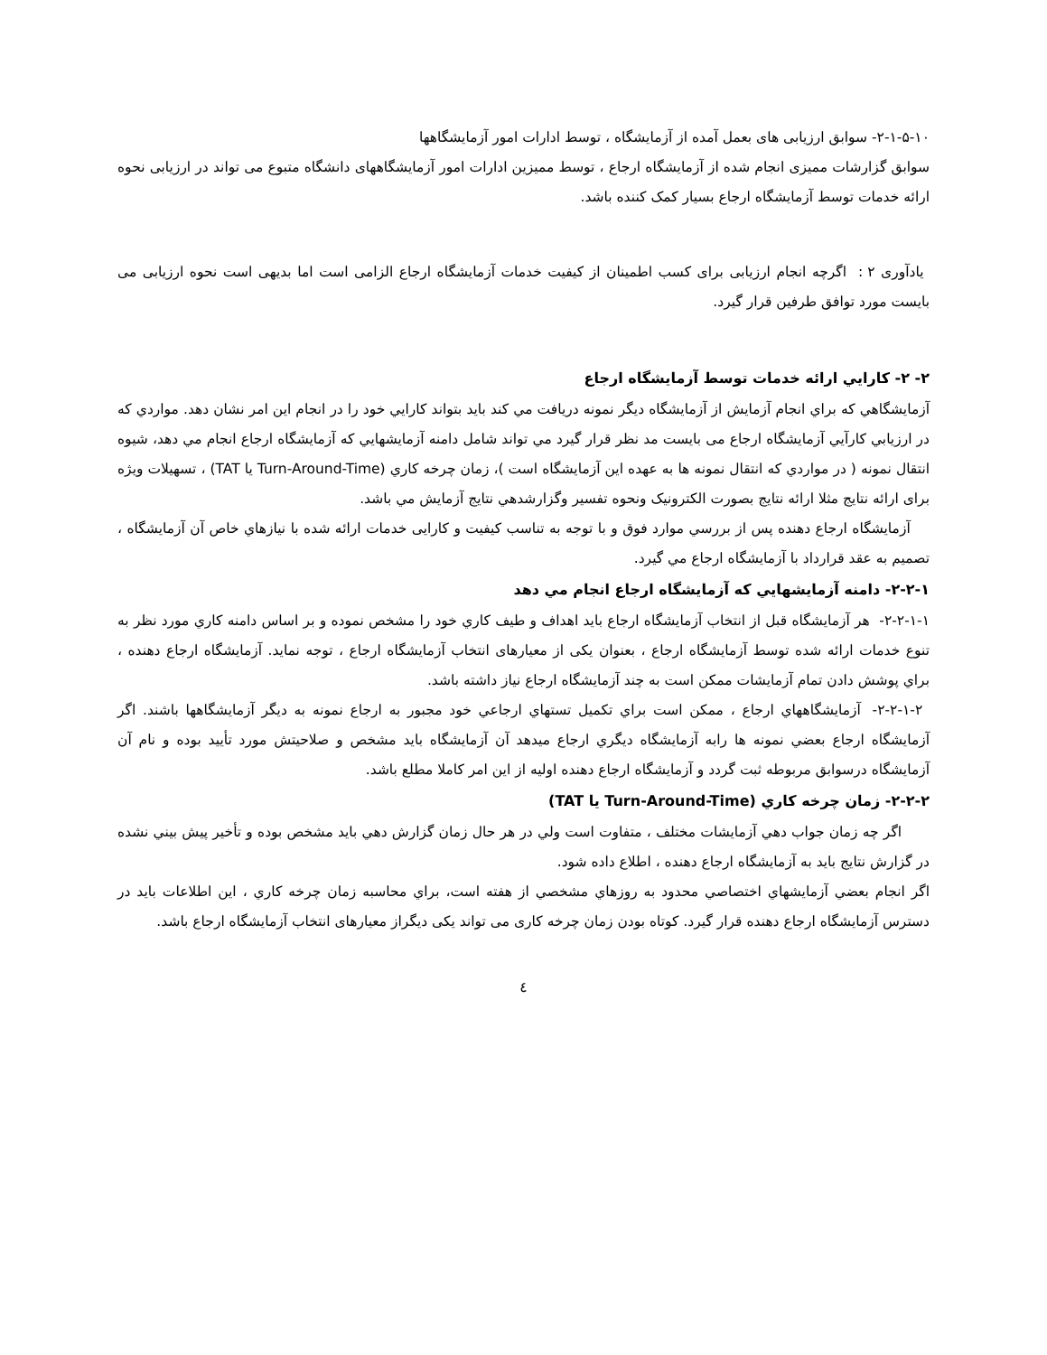۲-۱-۵-۱۰- سوابق ارزیابی های بعمل آمده از آزمایشگاه ، توسط ادارات امور آزمایشگاهها
سوابق گزارشات ممیزی انجام شده از آزمایشگاه ارجاع ، توسط ممیزین ادارات امور آزمایشگاههای دانشگاه متبوع می تواند در ارزیابی نحوه ارائه خدمات توسط آزمایشگاه ارجاع بسیار کمک کننده باشد.
یادآوری ۲ : اگرچه انجام ارزیابی برای کسب اطمینان از کیفیت خدمات آزمایشگاه ارجاع الزامی است اما بدیهی است نحوه ارزیابی می بایست مورد توافق طرفین قرار گیرد.
۲- ۲- کارايي ارائه خدمات توسط آزمایشگاه ارجاع
آزمايشگاهي كه براي انجام آزمايش از آزمايشگاه ديگر نمونه دريافت مي كند بايد بتواند كارايي خود را در انجام اين امر نشان دهد. مواردي كه در ارزيابي كارآيي آزمايشگاه ارجاع می بایست مد نظر قرار گيرد مي تواند شامل دامنه آزمايشهايي كه آزمايشگاه ارجاع انجام مي دهد، شيوه انتقال نمونه ( در مواردي كه انتقال نمونه ها به عهده اين آزمايشگاه است )، زمان چرخه كاري (Turn-Around-Time يا TAT) ، تسهيلات ويژه برای ارائه نتایج مثلا ارائه نتايج بصورت الكترونيک ونحوه تفسير وگزارشدهي نتايج آزمايش مي باشد.
آزمايشگاه ارجاع دهنده پس از بررسي موارد فوق و با توجه به تناسب کیفیت و کارایی خدمات ارائه شده با نيازهاي خاص آن آزمايشگاه ، تصميم به عقد قرارداد با آزمايشگاه ارجاع مي گيرد.
۲-۲-۱- دامنه آزمايشهايي كه آزمايشگاه ارجاع انجام مي دهد
۲-۲-۱-۱- هر آزمايشگاه قبل از انتخاب آزمايشگاه ارجاع بايد اهداف و طيف كاري خود را مشخص نموده و بر اساس دامنه كاري مورد نظر به تنوع خدمات ارائه شده توسط آزمايشگاه ارجاع ، بعنوان یکی از معیارهای انتخاب آزمايشگاه ارجاع ، توجه نمايد. آزمايشگاه ارجاع دهنده ، براي پوشش دادن تمام آزمايشات ممكن است به چند آزمايشگاه ارجاع نياز داشته باشد.
۲-۲-۱-۲- آزمايشگاههاي ارجاع ، ممكن است براي تكميل تستهاي ارجاعي خود مجبور به ارجاع نمونه به ديگر آزمايشگاهها باشند. اگر آزمايشگاه ارجاع بعضي نمونه ها رابه آزمايشگاه ديگري ارجاع ميدهد آن آزمايشگاه بايد مشخص و صلاحيتش مورد تأييد بوده و نام آن آزمايشگاه درسوابق مربوطه ثبت گردد و آزمايشگاه ارجاع دهنده اوليه از اين امر كاملا مطلع باشد.
۲-۲-۲- زمان چرخه كاري (Turn-Around-Time يا TAT)
اگر چه زمان جواب دهي آزمايشات مختلف ، متفاوت است ولي در هر حال زمان گزارش دهي بايد مشخص بوده و تأخير پيش بيني نشده در گزارش نتايج بايد به آزمايشگاه ارجاع دهنده ، اطلاع داده شود.
اگر انجام بعضي آزمايشهاي اختصاصي محدود به روزهاي مشخصي از هفته است، براي محاسبه زمان چرخه كاري ، اين اطلاعات بايد در دسترس آزمايشگاه ارجاع دهنده قرار گيرد. کوتاه بودن زمان چرخه کاری می تواند یکی دیگراز معیارهای انتخاب آزمایشگاه ارجاع باشد.
٤